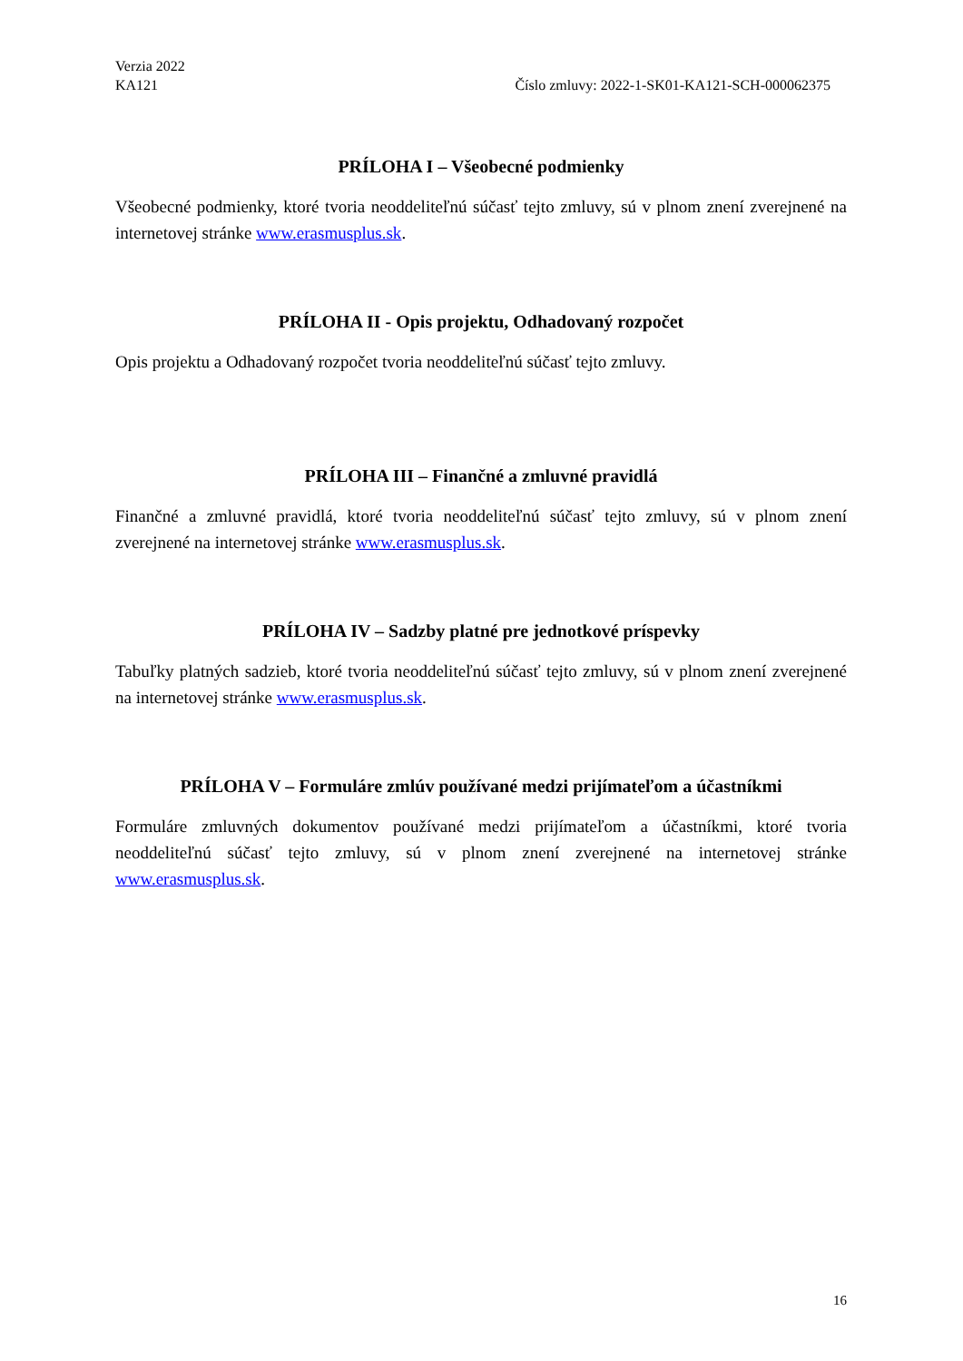Verzia 2022
KA121
Číslo zmluvy: 2022-1-SK01-KA121-SCH-000062375
PRÍLOHA I – Všeobecné podmienky
Všeobecné podmienky, ktoré tvoria neoddeliteľnú súčasť tejto zmluvy, sú v plnom znení zverejnené na internetovej stránke www.erasmusplus.sk.
PRÍLOHA II - Opis projektu, Odhadovaný rozpočet
Opis projektu a Odhadovaný rozpočet tvoria neoddeliteľnú súčasť tejto zmluvy.
PRÍLOHA III – Finančné a zmluvné pravidlá
Finančné a zmluvné pravidlá, ktoré tvoria neoddeliteľnú súčasť tejto zmluvy, sú v plnom znení zverejnené na internetovej stránke www.erasmusplus.sk.
PRÍLOHA IV – Sadzby platné pre jednotkové príspevky
Tabuľky platných sadzieb, ktoré tvoria neoddeliteľnú súčasť tejto zmluvy, sú v plnom znení zverejnené na internetovej stránke www.erasmusplus.sk.
PRÍLOHA V – Formuláre zmlúv používané medzi prijímateľom a účastníkmi
Formuláre zmluvných dokumentov používané medzi prijímateľom a účastníkmi, ktoré tvoria neoddeliteľnú súčasť tejto zmluvy, sú v plnom znení zverejnené na internetovej stránke www.erasmusplus.sk.
16